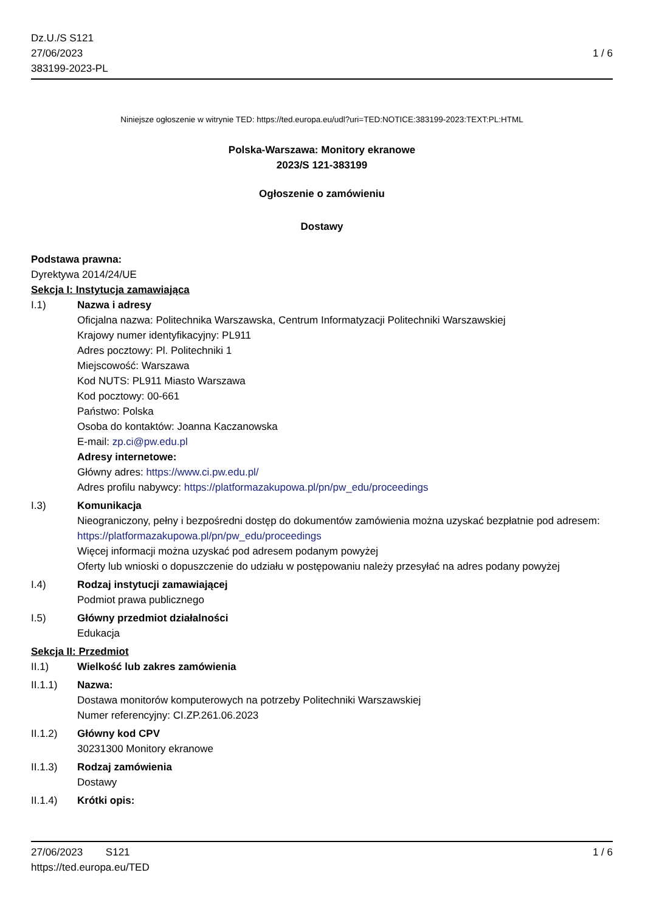Dz.U./S S121
27/06/2023
383199-2023-PL
1 / 6
Niniejsze ogłoszenie w witrynie TED: https://ted.europa.eu/udl?uri=TED:NOTICE:383199-2023:TEXT:PL:HTML
Polska-Warszawa: Monitory ekranowe
2023/S 121-383199
Ogłoszenie o zamówieniu
Dostawy
Podstawa prawna:
Dyrektywa 2014/24/UE
Sekcja I: Instytucja zamawiająca
I.1) Nazwa i adresy
Oficjalna nazwa: Politechnika Warszawska, Centrum Informatyzacji Politechniki Warszawskiej
Krajowy numer identyfikacyjny: PL911
Adres pocztowy: Pl. Politechniki 1
Miejscowość: Warszawa
Kod NUTS: PL911 Miasto Warszawa
Kod pocztowy: 00-661
Państwo: Polska
Osoba do kontaktów: Joanna Kaczanowska
E-mail: zp.ci@pw.edu.pl
Adresy internetowe:
Główny adres: https://www.ci.pw.edu.pl/
Adres profilu nabywcy: https://platformazakupowa.pl/pn/pw_edu/proceedings
I.3) Komunikacja
Nieograniczony, pełny i bezpośredni dostęp do dokumentów zamówienia można uzyskać bezpłatnie pod adresem: https://platformazakupowa.pl/pn/pw_edu/proceedings
Więcej informacji można uzyskać pod adresem podanym powyżej
Oferty lub wnioski o dopuszczenie do udziału w postępowaniu należy przesyłać na adres podany powyżej
I.4) Rodzaj instytucji zamawiającej
Podmiot prawa publicznego
I.5) Główny przedmiot działalności
Edukacja
Sekcja II: Przedmiot
II.1) Wielkość lub zakres zamówienia
II.1.1) Nazwa:
Dostawa monitorów komputerowych na potrzeby Politechniki Warszawskiej
Numer referencyjny: CI.ZP.261.06.2023
II.1.2) Główny kod CPV
30231300 Monitory ekranowe
II.1.3) Rodzaj zamówienia
Dostawy
II.1.4) Krótki opis:
27/06/2023 S121 1 / 6
https://ted.europa.eu/TED